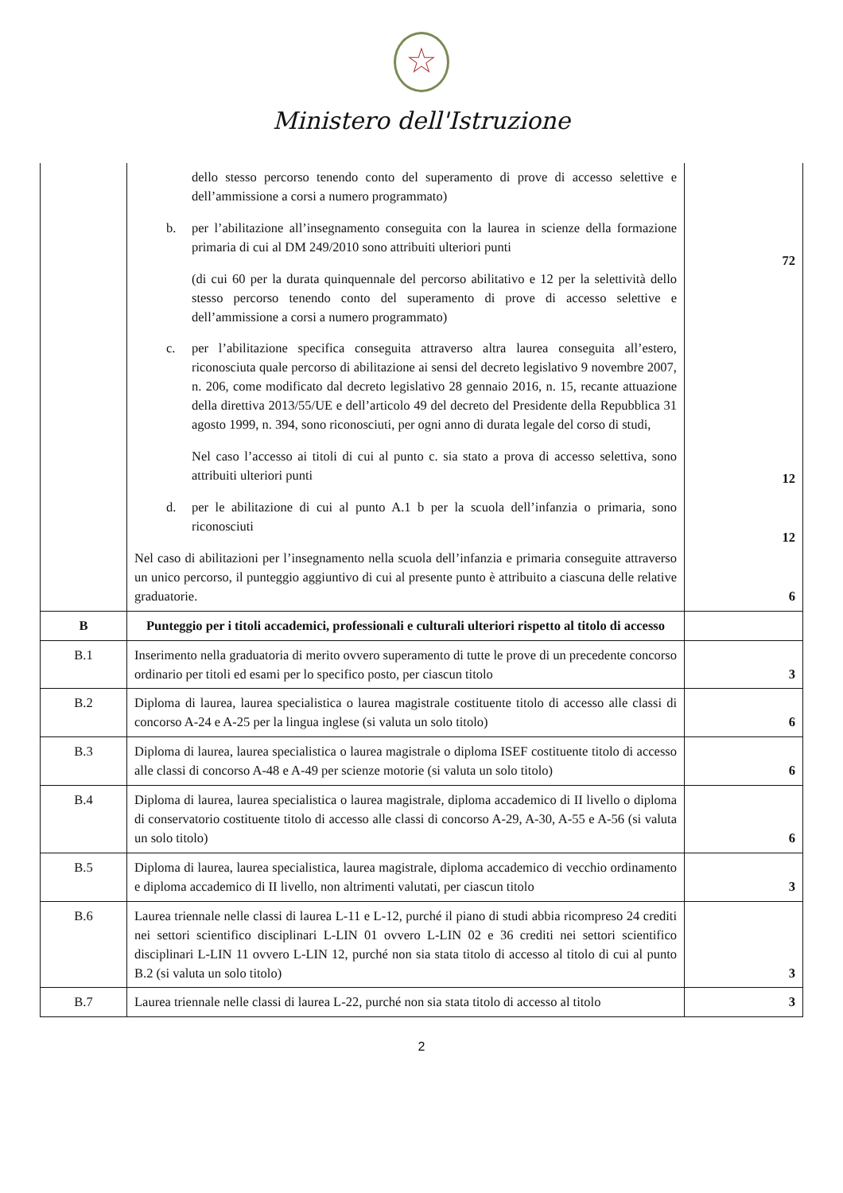★
Ministero dell'Istruzione
| | dello stesso percorso tenendo conto del superamento di prove di accesso selettive e dell’ammissione a corsi a numero programmato) b. per l’abilitazione all’insegnamento conseguita con la laurea in scienze della formazione primaria di cui al DM 249/2010 sono attribuiti ulteriori punti (di cui 60 per la durata quinquennale del percorso abilitativo e 12 per la selettività dello stesso percorso tenendo conto del superamento di prove di accesso selettive e dell’ammissione a corsi a numero programmato) c. per l’abilitazione specifica conseguita attraverso altra laurea conseguita all’estero, riconosciuta quale percorso di abilitazione ai sensi del decreto legislativo 9 novembre 2007, n. 206, come modificato dal decreto legislativo 28 gennaio 2016, n. 15, recante attuazione della direttiva 2013/55/UE e dell’articolo 49 del decreto del Presidente della Repubblica 31 agosto 1999, n. 394, sono riconosciuti, per ogni anno di durata legale del corso di studi, Nel caso l’accesso ai titoli di cui al punto c. sia stato a prova di accesso selettiva, sono attribuiti ulteriori punti d. per le abilitazione di cui al punto A.1 b per la scuola dell’infanzia o primaria, sono riconosciuti Nel caso di abilitazioni per l’insegnamento nella scuola dell’infanzia e primaria conseguite attraverso un unico percorso, il punteggio aggiuntivo di cui al presente punto è attribuito a ciascuna delle relative graduatorie. | 72 12 12 6 |
| B | Punteggio per i titoli accademici, professionali e culturali ulteriori rispetto al titolo di accesso | |
| B.1 | Inserimento nella graduatoria di merito ovvero superamento di tutte le prove di un precedente concorso ordinario per titoli ed esami per lo specifico posto, per ciascun titolo | 3 |
| B.2 | Diploma di laurea, laurea specialistica o laurea magistrale costituente titolo di accesso alle classi di concorso A-24 e A-25 per la lingua inglese (si valuta un solo titolo) | 6 |
| B.3 | Diploma di laurea, laurea specialistica o laurea magistrale o diploma ISEF costituente titolo di accesso alle classi di concorso A-48 e A-49 per scienze motorie (si valuta un solo titolo) | 6 |
| B.4 | Diploma di laurea, laurea specialistica o laurea magistrale, diploma accademico di II livello o diploma di conservatorio costituente titolo di accesso alle classi di concorso A-29, A-30, A-55 e A-56 (si valuta un solo titolo) | 6 |
| B.5 | Diploma di laurea, laurea specialistica, laurea magistrale, diploma accademico di vecchio ordinamento e diploma accademico di II livello, non altrimenti valutati, per ciascun titolo | 3 |
| B.6 | Laurea triennale nelle classi di laurea L-11 e L-12, purché il piano di studi abbia ricompreso 24 crediti nei settori scientifico disciplinari L-LIN 01 ovvero L-LIN 02 e 36 crediti nei settori scientifico disciplinari L-LIN 11 ovvero L-LIN 12, purché non sia stata titolo di accesso al titolo di cui al punto B.2 (si valuta un solo titolo) | 3 |
| B.7 | Laurea triennale nelle classi di laurea L-22, purché non sia stata titolo di accesso al titolo | 3 |
2